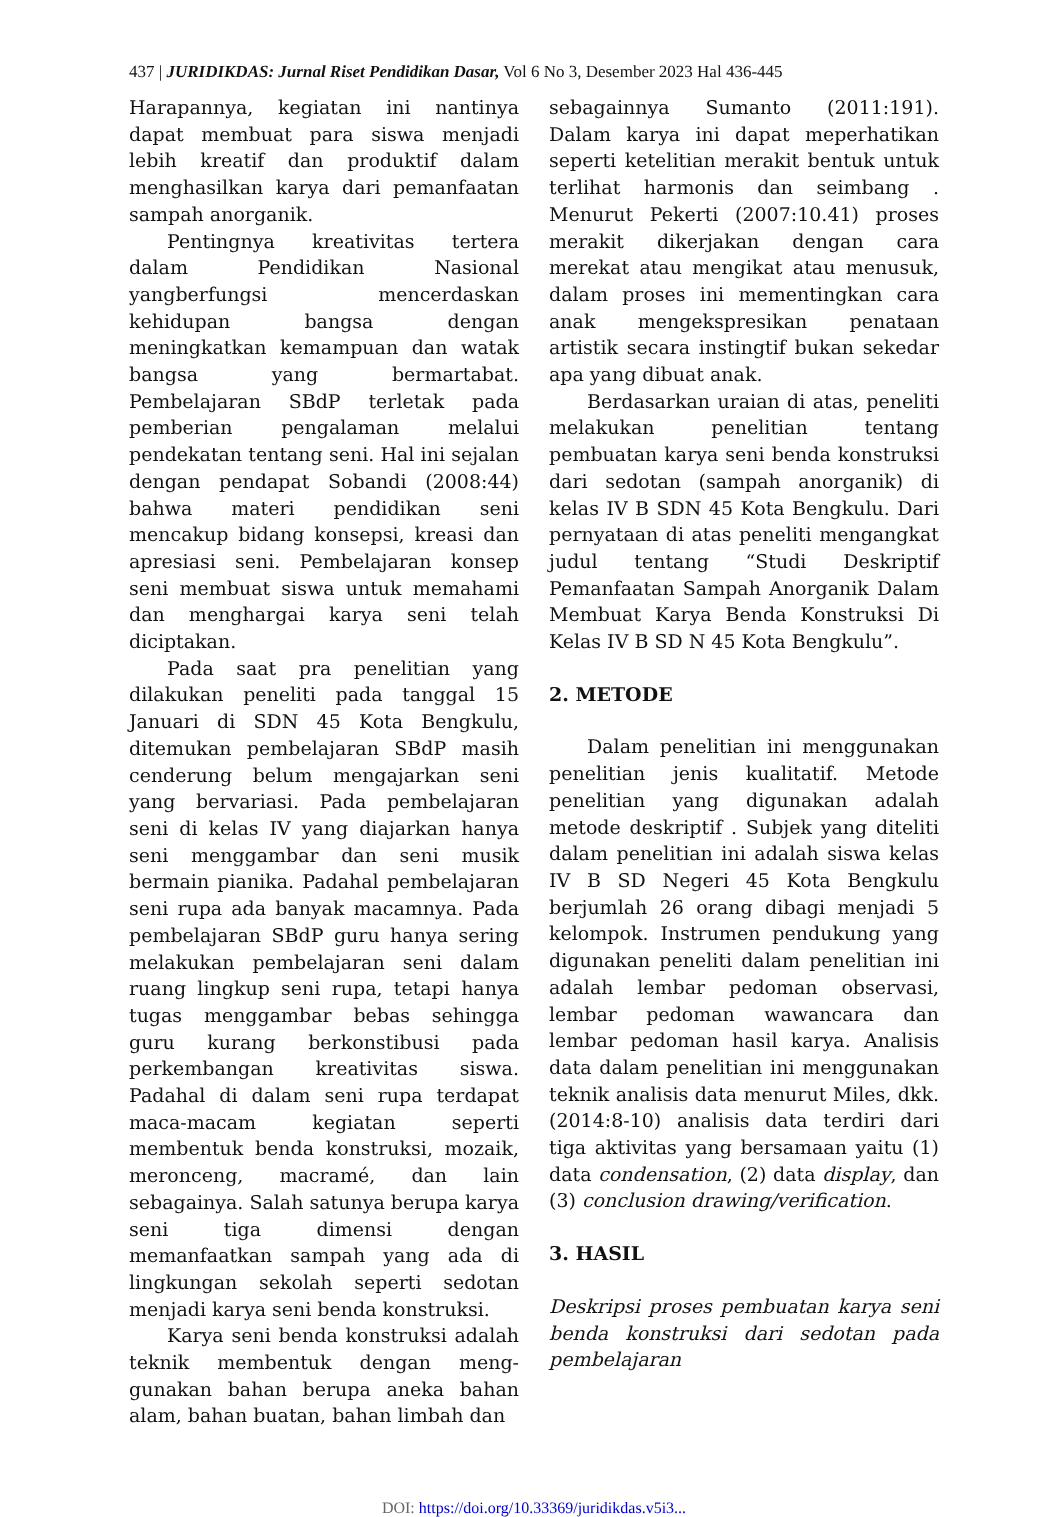437 | JURIDIKDAS: Jurnal Riset Pendidikan Dasar, Vol 6 No 3, Desember 2023 Hal 436-445
Harapannya, kegiatan ini nantinya dapat membuat para siswa menjadi lebih kreatif dan produktif dalam menghasilkan karya dari pemanfaatan sampah anorganik.
Pentingnya kreativitas tertera dalam Pendidikan Nasional yangberfungsi mencerdaskan kehidupan bangsa dengan meningkatkan kemampuan dan watak bangsa yang bermartabat. Pembelajaran SBdP terletak pada pemberian pengalaman melalui pendekatan tentang seni. Hal ini sejalan dengan pendapat Sobandi (2008:44) bahwa materi pendidikan seni mencakup bidang konsepsi, kreasi dan apresiasi seni. Pembelajaran konsep seni membuat siswa untuk memahami dan menghargai karya seni telah diciptakan.
Pada saat pra penelitian yang dilakukan peneliti pada tanggal 15 Januari di SDN 45 Kota Bengkulu, ditemukan pembelajaran SBdP masih cenderung belum mengajarkan seni yang bervariasi. Pada pembelajaran seni di kelas IV yang diajarkan hanya seni menggambar dan seni musik bermain pianika. Padahal pembelajaran seni rupa ada banyak macamnya. Pada pembelajaran SBdP guru hanya sering melakukan pembelajaran seni dalam ruang lingkup seni rupa, tetapi hanya tugas menggambar bebas sehingga guru kurang berkonstibusi pada perkembangan kreativitas siswa. Padahal di dalam seni rupa terdapat maca-macam kegiatan seperti membentuk benda konstruksi, mozaik, meronceng, macramé, dan lain sebagainya. Salah satunya berupa karya seni tiga dimensi dengan memanfaatkan sampah yang ada di lingkungan sekolah seperti sedotan menjadi karya seni benda konstruksi.
Karya seni benda konstruksi adalah teknik membentuk dengan meng-gunakan bahan berupa aneka bahan alam, bahan buatan, bahan limbah dan
sebagainnya Sumanto (2011:191). Dalam karya ini dapat meperhatikan seperti ketelitian merakit bentuk untuk terlihat harmonis dan seimbang . Menurut Pekerti (2007:10.41) proses merakit dikerjakan dengan cara merekat atau mengikat atau menusuk, dalam proses ini mementingkan cara anak mengekspresikan penataan artistik secara instingtif bukan sekedar apa yang dibuat anak.
Berdasarkan uraian di atas, peneliti melakukan penelitian tentang pembuatan karya seni benda konstruksi dari sedotan (sampah anorganik) di kelas IV B SDN 45 Kota Bengkulu. Dari pernyataan di atas peneliti mengangkat judul tentang “Studi Deskriptif Pemanfaatan Sampah Anorganik Dalam Membuat Karya Benda Konstruksi Di Kelas IV B SD N 45 Kota Bengkulu”.
2. METODE
Dalam penelitian ini menggunakan penelitian jenis kualitatif. Metode penelitian yang digunakan adalah metode deskriptif . Subjek yang diteliti dalam penelitian ini adalah siswa kelas IV B SD Negeri 45 Kota Bengkulu berjumlah 26 orang dibagi menjadi 5 kelompok. Instrumen pendukung yang digunakan peneliti dalam penelitian ini adalah lembar pedoman observasi, lembar pedoman wawancara dan lembar pedoman hasil karya. Analisis data dalam penelitian ini menggunakan teknik analisis data menurut Miles, dkk. (2014:8-10) analisis data terdiri dari tiga aktivitas yang bersamaan yaitu (1) data condensation, (2) data display, dan (3) conclusion drawing/verification.
3. HASIL
Deskripsi proses pembuatan karya seni benda konstruksi dari sedotan pada pembelajaran
DOI: https://doi.org/10.33369/juridikdas.v5i3...